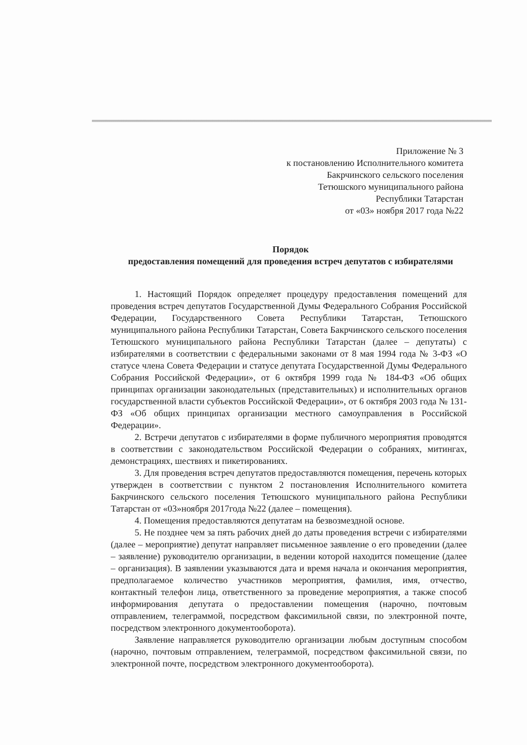Приложение № 3
к постановлению Исполнительного комитета
Бакрчинского сельского поселения
Тетюшского муниципального района
Республики Татарстан
от «03» ноября 2017 года №22
Порядок
предоставления помещений для проведения встреч депутатов с избирателями
1. Настоящий Порядок определяет процедуру предоставления помещений для проведения встреч депутатов Государственной Думы Федерального Собрания Российской Федерации, Государственного Совета Республики Татарстан, Тетюшского муниципального района Республики Татарстан, Совета Бакрчинского сельского поселения Тетюшского муниципального района Республики Татарстан (далее – депутаты) с избирателями в соответствии с федеральными законами от 8 мая 1994 года № 3-ФЗ «О статусе члена Совета Федерации и статусе депутата Государственной Думы Федерального Собрания Российской Федерации», от 6 октября 1999 года № 184-ФЗ «Об общих принципах организации законодательных (представительных) и исполнительных органов государственной власти субъектов Российской Федерации», от 6 октября 2003 года № 131-ФЗ «Об общих принципах организации местного самоуправления в Российской Федерации».
2. Встречи депутатов с избирателями в форме публичного мероприятия проводятся в соответствии с законодательством Российской Федерации о собраниях, митингах, демонстрациях, шествиях и пикетированиях.
3. Для проведения встреч депутатов предоставляются помещения, перечень которых утвержден в соответствии с пунктом 2 постановления Исполнительного комитета Бакрчинского сельского поселения Тетюшского муниципального района Республики Татарстан от «03»ноября 2017года №22 (далее – помещения).
4. Помещения предоставляются депутатам на безвозмездной основе.
5. Не позднее чем за пять рабочих дней до даты проведения встречи с избирателями (далее – мероприятие) депутат направляет письменное заявление о его проведении (далее – заявление) руководителю организации, в ведении которой находится помещение (далее – организация). В заявлении указываются дата и время начала и окончания мероприятия, предполагаемое количество участников мероприятия, фамилия, имя, отчество, контактный телефон лица, ответственного за проведение мероприятия, а также способ информирования депутата о предоставлении помещения (нарочно, почтовым отправлением, телеграммой, посредством факсимильной связи, по электронной почте, посредством электронного документооборота).
Заявление направляется руководителю организации любым доступным способом (нарочно, почтовым отправлением, телеграммой, посредством факсимильной связи, по электронной почте, посредством электронного документооборота).